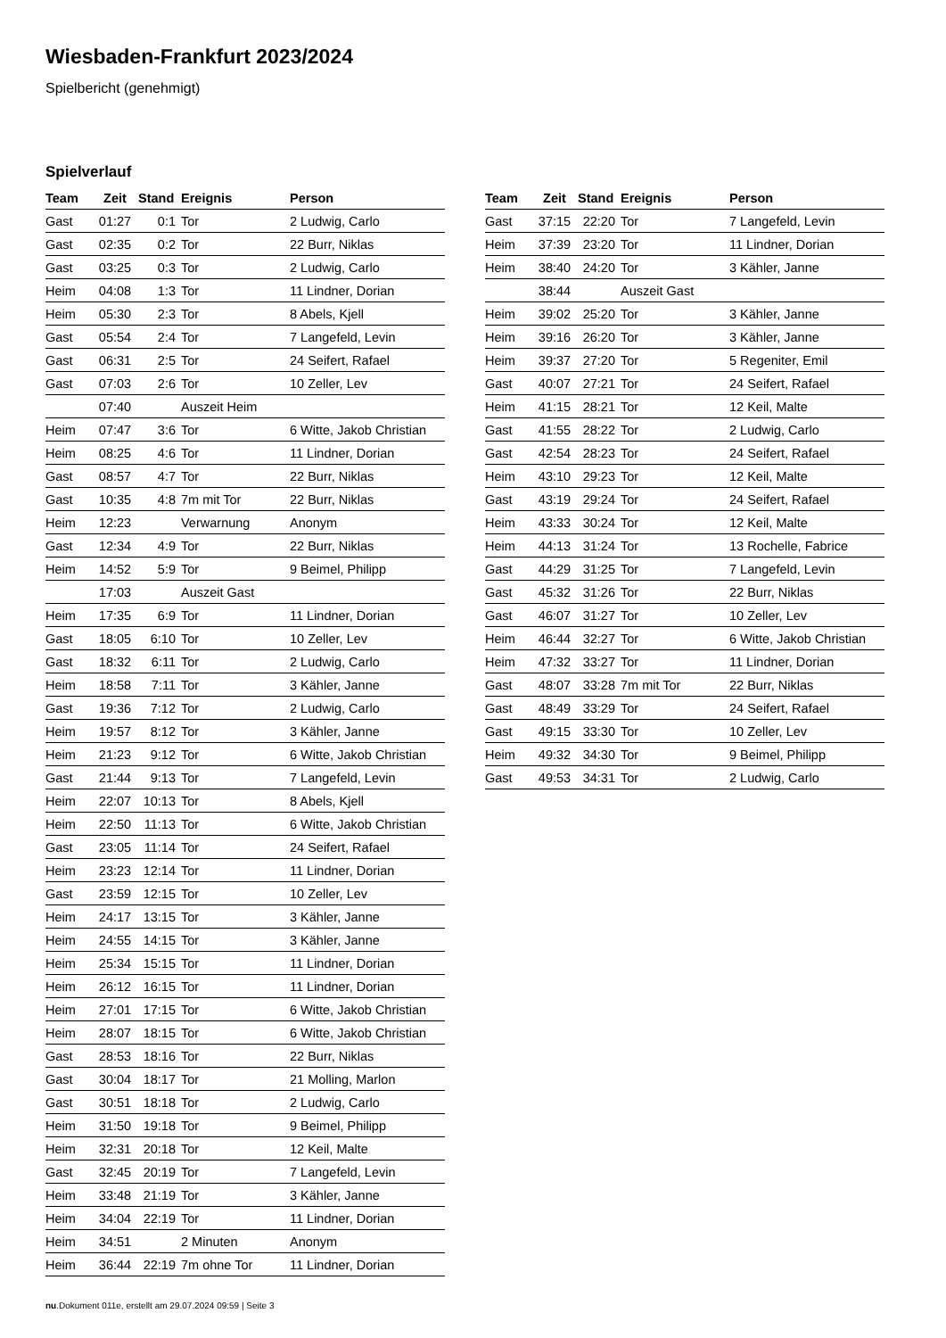Wiesbaden-Frankfurt 2023/2024
Spielbericht (genehmigt)
Spielverlauf
| Team | Zeit | Stand | Ereignis | Person |
| --- | --- | --- | --- | --- |
| Gast | 01:27 | 0:1 | Tor | 2 Ludwig, Carlo |
| Gast | 02:35 | 0:2 | Tor | 22 Burr, Niklas |
| Gast | 03:25 | 0:3 | Tor | 2 Ludwig, Carlo |
| Heim | 04:08 | 1:3 | Tor | 11 Lindner, Dorian |
| Heim | 05:30 | 2:3 | Tor | 8 Abels, Kjell |
| Gast | 05:54 | 2:4 | Tor | 7 Langefeld, Levin |
| Gast | 06:31 | 2:5 | Tor | 24 Seifert, Rafael |
| Gast | 07:03 | 2:6 | Tor | 10 Zeller, Lev |
| | 07:40 | | Auszeit Heim | |
| Heim | 07:47 | 3:6 | Tor | 6 Witte, Jakob Christian |
| Heim | 08:25 | 4:6 | Tor | 11 Lindner, Dorian |
| Gast | 08:57 | 4:7 | Tor | 22 Burr, Niklas |
| Gast | 10:35 | 4:8 | 7m mit Tor | 22 Burr, Niklas |
| Heim | 12:23 | | Verwarnung | Anonym |
| Gast | 12:34 | 4:9 | Tor | 22 Burr, Niklas |
| Heim | 14:52 | 5:9 | Tor | 9 Beimel, Philipp |
| | 17:03 | | Auszeit Gast | |
| Heim | 17:35 | 6:9 | Tor | 11 Lindner, Dorian |
| Gast | 18:05 | 6:10 | Tor | 10 Zeller, Lev |
| Gast | 18:32 | 6:11 | Tor | 2 Ludwig, Carlo |
| Heim | 18:58 | 7:11 | Tor | 3 Kähler, Janne |
| Gast | 19:36 | 7:12 | Tor | 2 Ludwig, Carlo |
| Heim | 19:57 | 8:12 | Tor | 3 Kähler, Janne |
| Heim | 21:23 | 9:12 | Tor | 6 Witte, Jakob Christian |
| Gast | 21:44 | 9:13 | Tor | 7 Langefeld, Levin |
| Heim | 22:07 | 10:13 | Tor | 8 Abels, Kjell |
| Heim | 22:50 | 11:13 | Tor | 6 Witte, Jakob Christian |
| Gast | 23:05 | 11:14 | Tor | 24 Seifert, Rafael |
| Heim | 23:23 | 12:14 | Tor | 11 Lindner, Dorian |
| Gast | 23:59 | 12:15 | Tor | 10 Zeller, Lev |
| Heim | 24:17 | 13:15 | Tor | 3 Kähler, Janne |
| Heim | 24:55 | 14:15 | Tor | 3 Kähler, Janne |
| Heim | 25:34 | 15:15 | Tor | 11 Lindner, Dorian |
| Heim | 26:12 | 16:15 | Tor | 11 Lindner, Dorian |
| Heim | 27:01 | 17:15 | Tor | 6 Witte, Jakob Christian |
| Heim | 28:07 | 18:15 | Tor | 6 Witte, Jakob Christian |
| Gast | 28:53 | 18:16 | Tor | 22 Burr, Niklas |
| Gast | 30:04 | 18:17 | Tor | 21 Molling, Marlon |
| Gast | 30:51 | 18:18 | Tor | 2 Ludwig, Carlo |
| Heim | 31:50 | 19:18 | Tor | 9 Beimel, Philipp |
| Heim | 32:31 | 20:18 | Tor | 12 Keil, Malte |
| Gast | 32:45 | 20:19 | Tor | 7 Langefeld, Levin |
| Heim | 33:48 | 21:19 | Tor | 3 Kähler, Janne |
| Heim | 34:04 | 22:19 | Tor | 11 Lindner, Dorian |
| Heim | 34:51 | | 2 Minuten | Anonym |
| Heim | 36:44 | 22:19 | 7m ohne Tor | 11 Lindner, Dorian |
| Team | Zeit | Stand | Ereignis | Person |
| --- | --- | --- | --- | --- |
| Gast | 37:15 | 22:20 | Tor | 7 Langefeld, Levin |
| Heim | 37:39 | 23:20 | Tor | 11 Lindner, Dorian |
| Heim | 38:40 | 24:20 | Tor | 3 Kähler, Janne |
| | 38:44 | | Auszeit Gast | |
| Heim | 39:02 | 25:20 | Tor | 3 Kähler, Janne |
| Heim | 39:16 | 26:20 | Tor | 3 Kähler, Janne |
| Heim | 39:37 | 27:20 | Tor | 5 Regeniter, Emil |
| Gast | 40:07 | 27:21 | Tor | 24 Seifert, Rafael |
| Heim | 41:15 | 28:21 | Tor | 12 Keil, Malte |
| Gast | 41:55 | 28:22 | Tor | 2 Ludwig, Carlo |
| Gast | 42:54 | 28:23 | Tor | 24 Seifert, Rafael |
| Heim | 43:10 | 29:23 | Tor | 12 Keil, Malte |
| Gast | 43:19 | 29:24 | Tor | 24 Seifert, Rafael |
| Heim | 43:33 | 30:24 | Tor | 12 Keil, Malte |
| Heim | 44:13 | 31:24 | Tor | 13 Rochelle, Fabrice |
| Gast | 44:29 | 31:25 | Tor | 7 Langefeld, Levin |
| Gast | 45:32 | 31:26 | Tor | 22 Burr, Niklas |
| Gast | 46:07 | 31:27 | Tor | 10 Zeller, Lev |
| Heim | 46:44 | 32:27 | Tor | 6 Witte, Jakob Christian |
| Heim | 47:32 | 33:27 | Tor | 11 Lindner, Dorian |
| Gast | 48:07 | 33:28 | 7m mit Tor | 22 Burr, Niklas |
| Gast | 48:49 | 33:29 | Tor | 24 Seifert, Rafael |
| Gast | 49:15 | 33:30 | Tor | 10 Zeller, Lev |
| Heim | 49:32 | 34:30 | Tor | 9 Beimel, Philipp |
| Gast | 49:53 | 34:31 | Tor | 2 Ludwig, Carlo |
nu.Dokument 011e, erstellt am 29.07.2024 09:59 | Seite 3